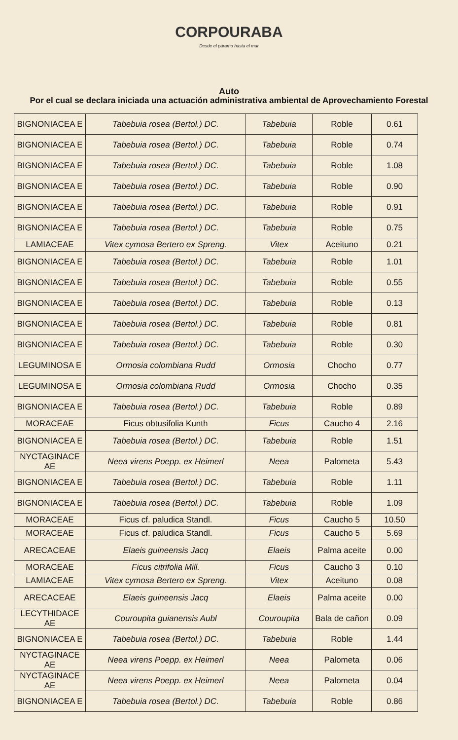CORPOURABA
Desde el páramo hasta el mar
Auto
Por el cual se declara iniciada una actuación administrativa ambiental de Aprovechamiento Forestal
| BIGNONIACEA E | Tabebuia rosea (Bertol.) DC. | Tabebuia | Roble | 0.61 |
| BIGNONIACEA E | Tabebuia rosea (Bertol.) DC. | Tabebuia | Roble | 0.74 |
| BIGNONIACEA E | Tabebuia rosea (Bertol.) DC. | Tabebuia | Roble | 1.08 |
| BIGNONIACEA E | Tabebuia rosea (Bertol.) DC. | Tabebuia | Roble | 0.90 |
| BIGNONIACEA E | Tabebuia rosea (Bertol.) DC. | Tabebuia | Roble | 0.91 |
| BIGNONIACEA E | Tabebuia rosea (Bertol.) DC. | Tabebuia | Roble | 0.75 |
| LAMIACEAE | Vitex cymosa Bertero ex Spreng. | Vitex | Aceituno | 0.21 |
| BIGNONIACEA E | Tabebuia rosea (Bertol.) DC. | Tabebuia | Roble | 1.01 |
| BIGNONIACEA E | Tabebuia rosea (Bertol.) DC. | Tabebuia | Roble | 0.55 |
| BIGNONIACEA E | Tabebuia rosea (Bertol.) DC. | Tabebuia | Roble | 0.13 |
| BIGNONIACEA E | Tabebuia rosea (Bertol.) DC. | Tabebuia | Roble | 0.81 |
| BIGNONIACEA E | Tabebuia rosea (Bertol.) DC. | Tabebuia | Roble | 0.30 |
| LEGUMINOSA E | Ormosia colombiana Rudd | Ormosia | Chocho | 0.77 |
| LEGUMINOSA E | Ormosia colombiana Rudd | Ormosia | Chocho | 0.35 |
| BIGNONIACEA E | Tabebuia rosea (Bertol.) DC. | Tabebuia | Roble | 0.89 |
| MORACEAE | Ficus obtusifolia Kunth | Ficus | Caucho 4 | 2.16 |
| BIGNONIACEA E | Tabebuia rosea (Bertol.) DC. | Tabebuia | Roble | 1.51 |
| NYCTAGINACE AE | Neea virens Poepp. ex Heimerl | Neea | Palometa | 5.43 |
| BIGNONIACEA E | Tabebuia rosea (Bertol.) DC. | Tabebuia | Roble | 1.11 |
| BIGNONIACEA E | Tabebuia rosea (Bertol.) DC. | Tabebuia | Roble | 1.09 |
| MORACEAE | Ficus cf. paludica Standl. | Ficus | Caucho 5 | 10.50 |
| MORACEAE | Ficus cf. paludica Standl. | Ficus | Caucho 5 | 5.69 |
| ARECACEAE | Elaeis guineensis Jacq | Elaeis | Palma aceite | 0.00 |
| MORACEAE | Ficus citrifolia Mill. | Ficus | Caucho 3 | 0.10 |
| LAMIACEAE | Vitex cymosa Bertero ex Spreng. | Vitex | Aceituno | 0.08 |
| ARECACEAE | Elaeis guineensis Jacq | Elaeis | Palma aceite | 0.00 |
| LECYTHIDACE AE | Couroupita guianensis Aubl | Couroupita | Bala de cañon | 0.09 |
| BIGNONIACEA E | Tabebuia rosea (Bertol.) DC. | Tabebuia | Roble | 1.44 |
| NYCTAGINACE AE | Neea virens Poepp. ex Heimerl | Neea | Palometa | 0.06 |
| NYCTAGINACE AE | Neea virens Poepp. ex Heimerl | Neea | Palometa | 0.04 |
| BIGNONIACEA E | Tabebuia rosea (Bertol.) DC. | Tabebuia | Roble | 0.86 |